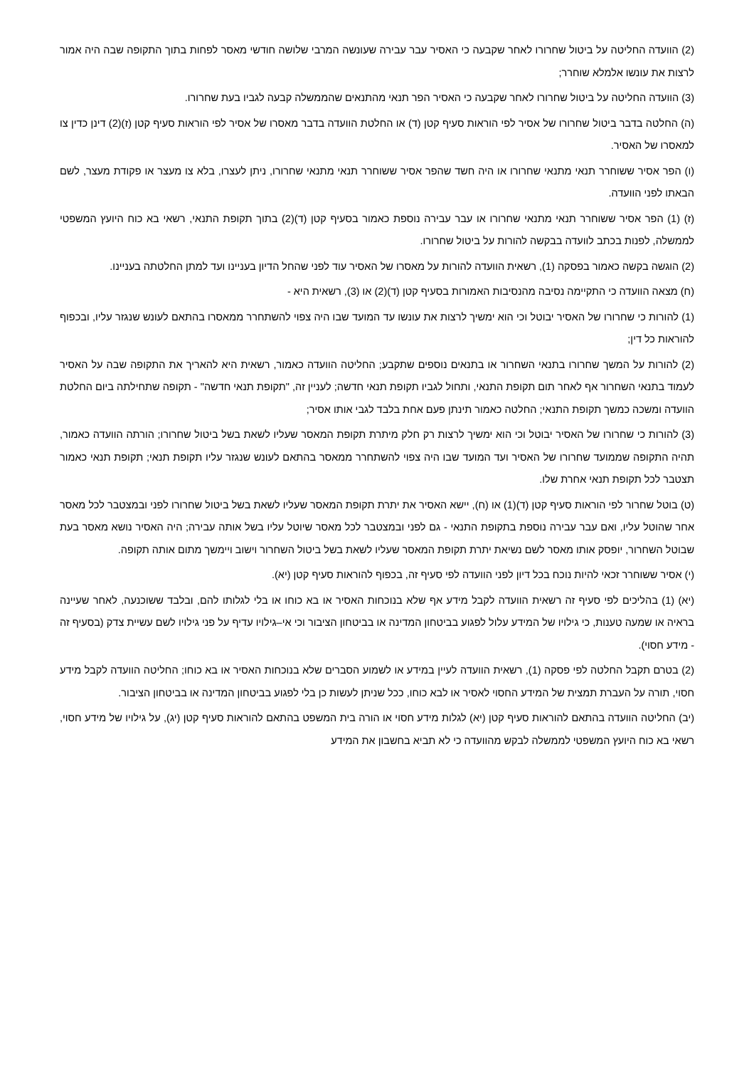(2) הוועדה החליטה על ביטול שחרורו לאחר שקבעה כי האסיר עבר עבירה שעונשה המרבי שלושה חודשי מאסר לפחות בתוך התקופה שבה היה אמור לרצות את עונשו אלמלא שוחרר;
(3) הוועדה החליטה על ביטול שחרורו לאחר שקבעה כי האסיר הפר תנאי מהתנאים שהממשלה קבעה לגביו בעת שחרורו.
(ה) החלטה בדבר ביטול שחרורו של אסיר לפי הוראות סעיף קטן (ד) או החלטת הוועדה בדבר מאסרו של אסיר לפי הוראות סעיף קטן (ז)(2) דינן כדין צו למאסרו של האסיר.
(ו) הפר אסיר ששוחרר תנאי מתנאי שחרורו או היה חשד שהפר אסיר ששוחרר תנאי מתנאי שחרורו, ניתן לעצרו, בלא צו מעצר או פקודת מעצר, לשם הבאתו לפני הוועדה.
(ז) (1) הפר אסיר ששוחרר תנאי מתנאי שחרורו או עבר עבירה נוספת כאמור בסעיף קטן (ד)(2) בתוך תקופת התנאי, רשאי בא כוח היועץ המשפטי לממשלה, לפנות בכתב לוועדה בבקשה להורות על ביטול שחרורו.
(2) הוגשה בקשה כאמור בפסקה (1), רשאית הוועדה להורות על מאסרו של האסיר עוד לפני שהחל הדיון בעניינו ועד למתן החלטתה בעניינו.
(ח) מצאה הוועדה כי התקיימה נסיבה מהנסיבות האמורות בסעיף קטן (ד)(2) או (3), רשאית היא -
(1) להורות כי שחרורו של האסיר יבוטל וכי הוא ימשיך לרצות את עונשו עד המועד שבו היה צפוי להשתחרר ממאסרו בהתאם לעונש שנגזר עליו, ובכפוף להוראות כל דין;
(2) להורות על המשך שחרורו בתנאי השחרור או בתנאים נוספים שתקבע; החליטה הוועדה כאמור, רשאית היא להאריך את התקופה שבה על האסיר לעמוד בתנאי השחרור אף לאחר תום תקופת התנאי, ותחול לגביו תקופת תנאי חדשה; לעניין זה, "תקופת תנאי חדשה" - תקופה שתחילתה ביום החלטת הוועדה ומשכה כמשך תקופת התנאי; החלטה כאמור תינתן פעם אחת בלבד לגבי אותו אסיר;
(3) להורות כי שחרורו של האסיר יבוטל וכי הוא ימשיך לרצות רק חלק מיתרת תקופת המאסר שעליו לשאת בשל ביטול שחרורו; הורתה הוועדה כאמור, תהיה התקופה שממועד שחרורו של האסיר ועד המועד שבו היה צפוי להשתחרר ממאסר בהתאם לעונש שנגזר עליו תקופת תנאי; תקופת תנאי כאמור תצטבר לכל תקופת תנאי אחרת שלו.
(ט) בוטל שחרור לפי הוראות סעיף קטן (ד)(1) או (ח), יישא האסיר את יתרת תקופת המאסר שעליו לשאת בשל ביטול שחרורו לפני ובמצטבר לכל מאסר אחר שהוטל עליו, ואם עבר עבירה נוספת בתקופת התנאי - גם לפני ובמצטבר לכל מאסר שיוטל עליו בשל אותה עבירה; היה האסיר נושא מאסר בעת שבוטל השחרור, יופסק אותו מאסר לשם נשיאת יתרת תקופת המאסר שעליו לשאת בשל ביטול השחרור וישוב ויימשך מתום אותה תקופה.
(י) אסיר ששוחרר זכאי להיות נוכח בכל דיון לפני הוועדה לפי סעיף זה, בכפוף להוראות סעיף קטן (יא).
(יא) (1) בהליכים לפי סעיף זה רשאית הוועדה לקבל מידע אף שלא בנוכחות האסיר או בא כוחו או בלי לגלותו להם, ובלבד ששוכנעה, לאחר שעיינה בראיה או שמעה טענות, כי גילויו של המידע עלול לפגוע בביטחון המדינה או בביטחון הציבור וכי אי–גילויו עדיף על פני גילויו לשם עשיית צדק (בסעיף זה - מידע חסוי).
(2) בטרם תקבל החלטה לפי פסקה (1), רשאית הוועדה לעיין במידע או לשמוע הסברים שלא בנוכחות האסיר או בא כוחו; החליטה הוועדה לקבל מידע חסוי, תורה על העברת תמצית של המידע החסוי לאסיר או לבא כוחו, ככל שניתן לעשות כן בלי לפגוע בביטחון המדינה או בביטחון הציבור.
(יב) החליטה הוועדה בהתאם להוראות סעיף קטן (יא) לגלות מידע חסוי או הורה בית המשפט בהתאם להוראות סעיף קטן (יג), על גילויו של מידע חסוי, רשאי בא כוח היועץ המשפטי לממשלה לבקש מהוועדה כי לא תביא בחשבון את המידע